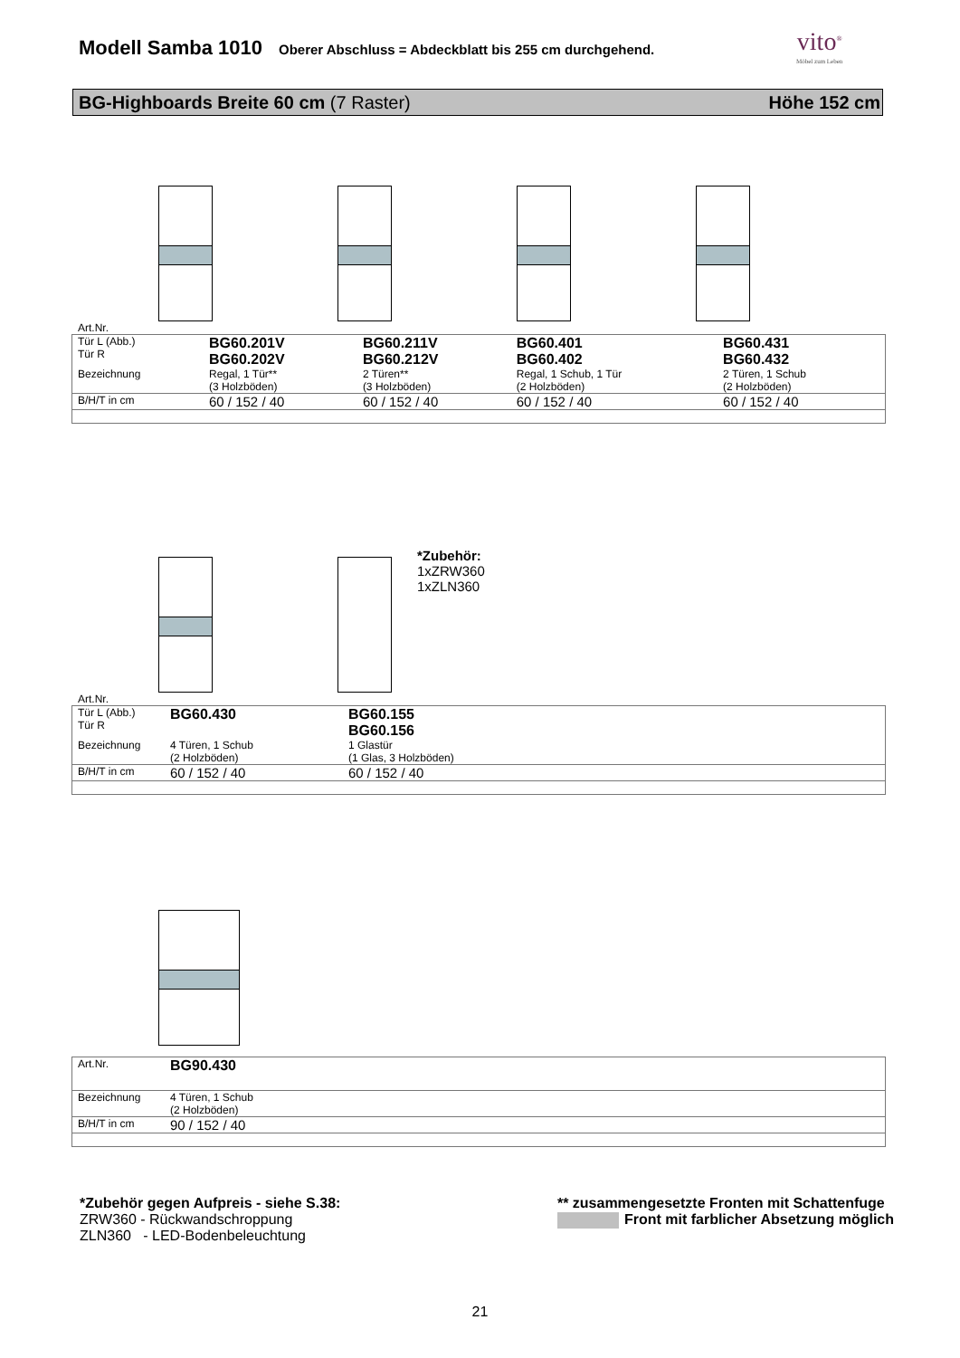Modell Samba 1010
Oberer Abschluss = Abdeckblatt bis 255 cm durchgehend.
vito<sup>®</sup>
Möbel zum Leben
BG-Highboards Breite 60 cm (7 Raster) Höhe 152 cm
Art.Nr.
| Tür L (Abb.) Tür R | BG60.201V BG60.202V | BG60.211V BG60.212V | BG60.401 BG60.402 | BG60.431 BG60.432 |
| Bezeichnung | Regal, 1 Tür** (3 Holzböden) | 2 Türen** (3 Holzböden) | Regal, 1 Schub, 1 Tür (2 Holzböden) | 2 Türen, 1 Schub (2 Holzböden) |
| B/H/T in cm | 60 / 152 / 40 | 60 / 152 / 40 | 60 / 152 / 40 | 60 / 152 / 40 |
*Zubehör:
1xZRW360
1xZLN360
Art.Nr.
| Tür L (Abb.) Tür R | BG60.430 | BG60.155 BG60.156 |
| Bezeichnung | 4 Türen, 1 Schub (2 Holzböden) | 1 Glastür (1 Glas, 3 Holzböden) |
| B/H/T in cm | 60 / 152 / 40 | 60 / 152 / 40 |
| Art.Nr. | BG90.430 |
| Bezeichnung | 4 Türen, 1 Schub (2 Holzböden) |
| B/H/T in cm | 90 / 152 / 40 |
*Zubehör gegen Aufpreis - siehe S.38:
ZRW360 - Rückwandschroppung
ZLN360 - LED-Bodenbeleuchtung
** zusammengesetzte Fronten mit Schattenfuge
Front mit farblicher Absetzung möglich
21